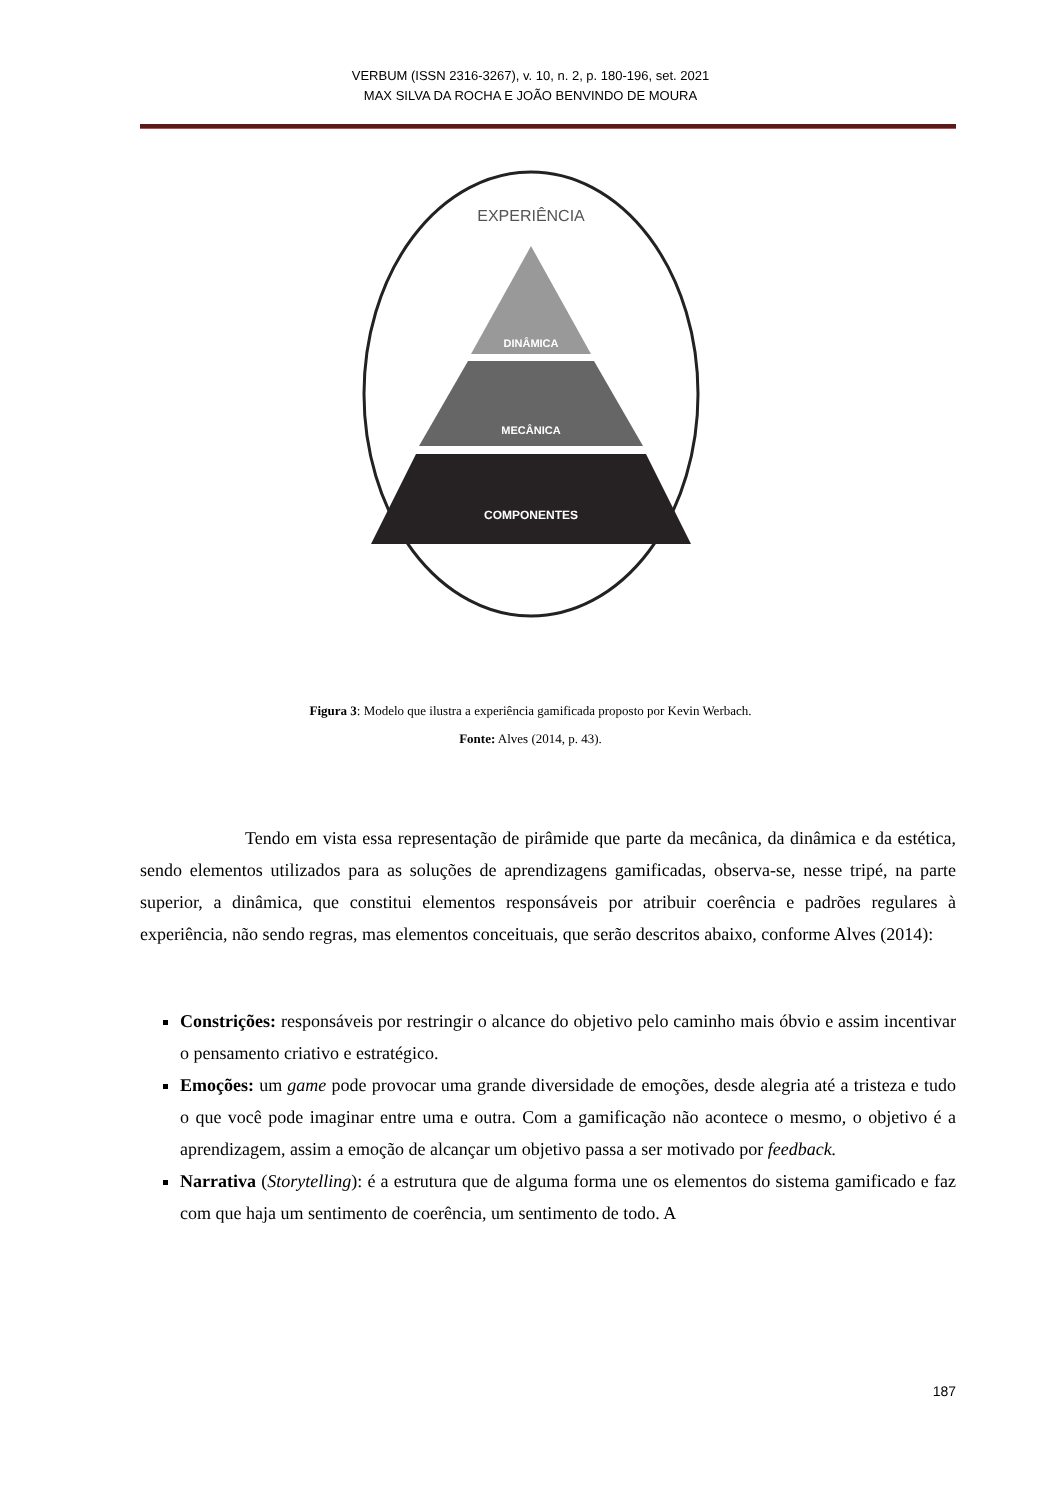VERBUM (ISSN 2316-3267), v. 10, n. 2, p. 180-196, set. 2021
MAX SILVA DA ROCHA E JOÃO BENVINDO DE MOURA
EXPERIÊNCIA
DINÂMICA
MECÂNICA
COMPONENTES
Figura 3: Modelo que ilustra a experiência gamificada proposto por Kevin Werbach.
Fonte: Alves (2014, p. 43).
Tendo em vista essa representação de pirâmide que parte da mecânica, da dinâmica e da estética, sendo elementos utilizados para as soluções de aprendizagens gamificadas, observa-se, nesse tripé, na parte superior, a dinâmica, que constitui elementos responsáveis por atribuir coerência e padrões regulares à experiência, não sendo regras, mas elementos conceituais, que serão descritos abaixo, conforme Alves (2014):
Constrições: responsáveis por restringir o alcance do objetivo pelo caminho mais óbvio e assim incentivar o pensamento criativo e estratégico.
Emoções: um game pode provocar uma grande diversidade de emoções, desde alegria até a tristeza e tudo o que você pode imaginar entre uma e outra. Com a gamificação não acontece o mesmo, o objetivo é a aprendizagem, assim a emoção de alcançar um objetivo passa a ser motivado por feedback.
Narrativa (Storytelling): é a estrutura que de alguma forma une os elementos do sistema gamificado e faz com que haja um sentimento de coerência, um sentimento de todo. A
187